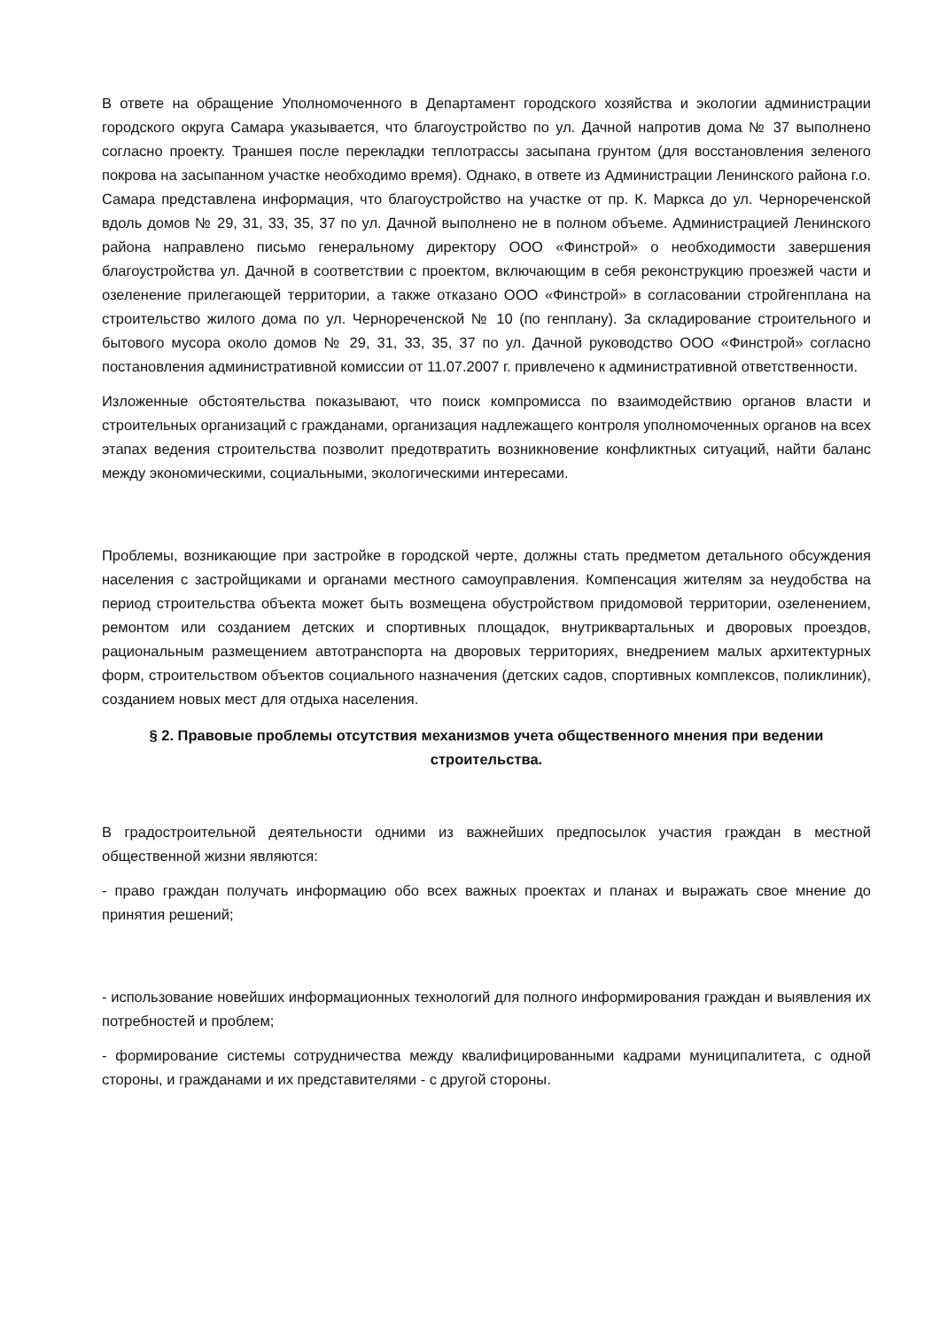В ответе на обращение Уполномоченного в Департамент городского хозяйства и экологии администрации городского округа Самара указывается, что благоустройство по ул. Дачной напротив дома № 37 выполнено согласно проекту. Траншея после перекладки теплотрассы засыпана грунтом (для восстановления зеленого покрова на засыпанном участке необходимо время). Однако, в ответе из Администрации Ленинского района г.о. Самара представлена информация, что благоустройство на участке от пр. К. Маркса до ул. Чернореченской вдоль домов № 29, 31, 33, 35, 37 по ул. Дачной выполнено не в полном объеме. Администрацией Ленинского района направлено письмо генеральному директору ООО «Финстрой» о необходимости завершения благоустройства ул. Дачной в соответствии с проектом, включающим в себя реконструкцию проезжей части и озеленение прилегающей территории, а также отказано ООО «Финстрой» в согласовании стройгенплана на строительство жилого дома по ул. Чернореченской № 10 (по генплану). За складирование строительного и бытового мусора около домов № 29, 31, 33, 35, 37 по ул. Дачной руководство ООО «Финстрой» согласно постановления административной комиссии от 11.07.2007 г. привлечено к административной ответственности.
Изложенные обстоятельства показывают, что поиск компромисса по взаимодействию органов власти и строительных организаций с гражданами, организация надлежащего контроля уполномоченных органов на всех этапах ведения строительства позволит предотвратить возникновение конфликтных ситуаций, найти баланс между экономическими, социальными, экологическими интересами.
Проблемы, возникающие при застройке в городской черте, должны стать предметом детального обсуждения населения с застройщиками и органами местного самоуправления. Компенсация жителям за неудобства на период строительства объекта может быть возмещена обустройством придомовой территории, озеленением, ремонтом или созданием детских и спортивных площадок, внутриквартальных и дворовых проездов, рациональным размещением автотранспорта на дворовых территориях, внедрением малых архитектурных форм, строительством объектов социального назначения (детских садов, спортивных комплексов, поликлиник), созданием новых мест для отдыха населения.
§ 2. Правовые проблемы отсутствия механизмов учета общественного мнения при ведении строительства.
В градостроительной деятельности одними из важнейших предпосылок участия граждан в местной общественной жизни являются:
- право граждан получать информацию обо всех важных проектах и планах и выражать свое мнение до принятия решений;
- использование новейших информационных технологий для полного информирования граждан и выявления их потребностей и проблем;
- формирование системы сотрудничества между квалифицированными кадрами муниципалитета, с одной стороны, и гражданами и их представителями - с другой стороны.